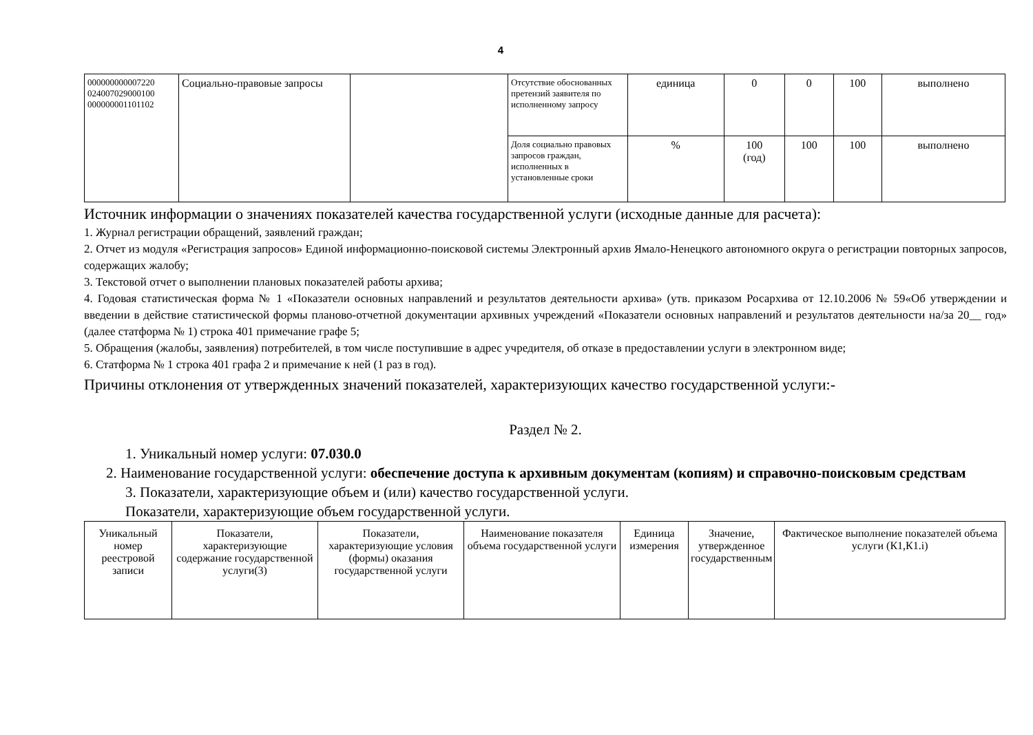4
| 000000000007220 024007029000100 000000001101102 | Социально-правовые запросы | | Отсутствие обоснованных претензий заявителя по исполненному запросу | единица | 0 | 0 | 100 | выполнено |
| | | | Доля социально правовых запросов граждан, исполненных в установленные сроки | % | 100 (год) | 100 | 100 | выполнено |
Источник информации о значениях показателей качества государственной услуги (исходные данные для расчета):
1. Журнал регистрации обращений, заявлений граждан;
2. Отчет из модуля «Регистрация запросов» Единой информационно-поисковой системы Электронный архив Ямало-Ненецкого автономного округа о регистрации повторных запросов, содержащих жалобу;
3. Текстовой отчет о выполнении плановых показателей работы архива;
4. Годовая статистическая форма № 1 «Показатели основных направлений и результатов деятельности архива» (утв. приказом Росархива от 12.10.2006 № 59«Об утверждении и введении в действие статистической формы планово-отчетной документации архивных учреждений «Показатели основных направлений и результатов деятельности на/за 20__ год» (далее статформа № 1) строка 401 примечание графе 5;
5. Обращения (жалобы, заявления) потребителей, в том числе поступившие в адрес учредителя, об отказе в предоставлении услуги в электронном виде;
6. Статформа № 1 строка 401 графа 2 и примечание к ней (1 раз в год).
Причины отклонения от утвержденных значений показателей, характеризующих качество государственной услуги:-
Раздел № 2.
1. Уникальный номер услуги: 07.030.0
2. Наименование государственной услуги: обеспечение доступа к архивным документам (копиям) и справочно-поисковым средствам
3. Показатели, характеризующие объем и (или) качество государственной услуги.
Показатели, характеризующие объем государственной услуги.
| Уникальный номер реестровой записи | Показатели, характеризующие содержание государственной услуги(3) | Показатели, характеризующие условия (формы) оказания государственной услуги | Наименование показателя объема государственной услуги | Единица измерения | Значение, утвержденное государственным | Фактическое выполнение показателей объема услуги (К1,К1.i) |
| --- | --- | --- | --- | --- | --- | --- |